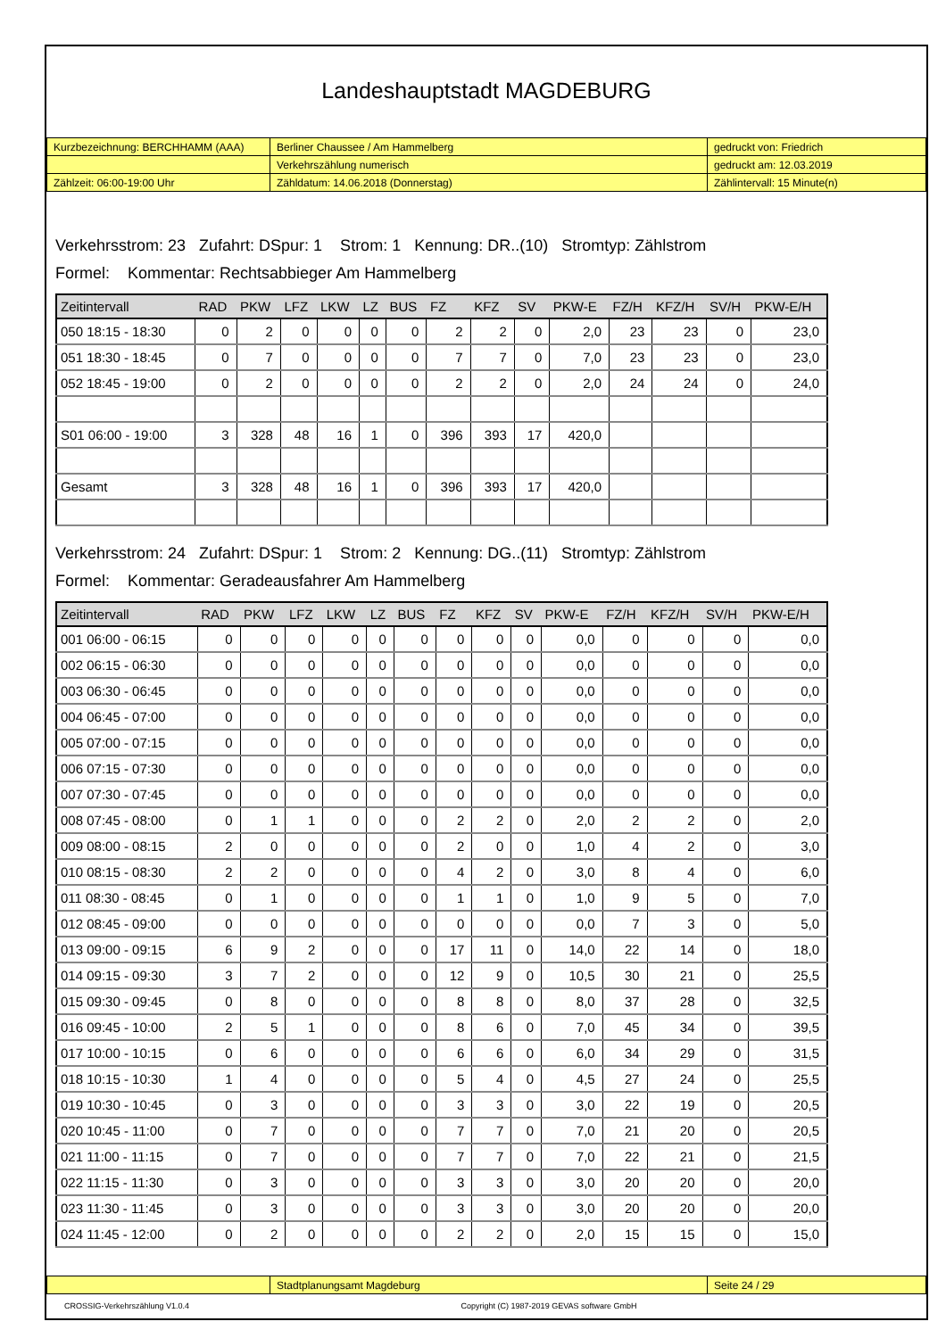Landeshauptstadt MAGDEBURG
| Kurzbezeichnung: BERCHHAMM (AAA) | Berliner Chaussee / Am Hammelberg | gedruckt von: Friedrich |
| | Verkehrszählung numerisch | gedruckt am: 12.03.2019 |
| Zählzeit: 06:00-19:00 Uhr | Zähldatum: 14.06.2018 (Donnerstag) | Zählintervall: 15 Minute(n) |
Verkehrsstrom: 23 Zufahrt: DSpur: 1 Strom: 1 Kennung: DR..(10) Stromtyp: Zählstrom
Formel: Kommentar: Rechtsabbieger Am Hammelberg
| Zeitintervall | RAD | PKW | LFZ | LKW | LZ | BUS | FZ | KFZ | SV | PKW-E | FZ/H | KFZ/H | SV/H | PKW-E/H |
| --- | --- | --- | --- | --- | --- | --- | --- | --- | --- | --- | --- | --- | --- | --- |
| 050 18:15 - 18:30 | 0 | 2 | 0 | 0 | 0 | 0 | 2 | 2 | 0 | 2,0 | 23 | 23 | 0 | 23,0 |
| 051 18:30 - 18:45 | 0 | 7 | 0 | 0 | 0 | 0 | 7 | 7 | 0 | 7,0 | 23 | 23 | 0 | 23,0 |
| 052 18:45 - 19:00 | 0 | 2 | 0 | 0 | 0 | 0 | 2 | 2 | 0 | 2,0 | 24 | 24 | 0 | 24,0 |
| S01 06:00 - 19:00 | 3 | 328 | 48 | 16 | 1 | 0 | 396 | 393 | 17 | 420,0 | | | | |
| Gesamt | 3 | 328 | 48 | 16 | 1 | 0 | 396 | 393 | 17 | 420,0 | | | | |
Verkehrsstrom: 24 Zufahrt: DSpur: 1 Strom: 2 Kennung: DG..(11) Stromtyp: Zählstrom
Formel: Kommentar: Geradeausfahrer Am Hammelberg
| Zeitintervall | RAD | PKW | LFZ | LKW | LZ | BUS | FZ | KFZ | SV | PKW-E | FZ/H | KFZ/H | SV/H | PKW-E/H |
| --- | --- | --- | --- | --- | --- | --- | --- | --- | --- | --- | --- | --- | --- | --- |
| 001 06:00 - 06:15 | 0 | 0 | 0 | 0 | 0 | 0 | 0 | 0 | 0 | 0,0 | 0 | 0 | 0 | 0,0 |
| 002 06:15 - 06:30 | 0 | 0 | 0 | 0 | 0 | 0 | 0 | 0 | 0 | 0,0 | 0 | 0 | 0 | 0,0 |
| 003 06:30 - 06:45 | 0 | 0 | 0 | 0 | 0 | 0 | 0 | 0 | 0 | 0,0 | 0 | 0 | 0 | 0,0 |
| 004 06:45 - 07:00 | 0 | 0 | 0 | 0 | 0 | 0 | 0 | 0 | 0 | 0,0 | 0 | 0 | 0 | 0,0 |
| 005 07:00 - 07:15 | 0 | 0 | 0 | 0 | 0 | 0 | 0 | 0 | 0 | 0,0 | 0 | 0 | 0 | 0,0 |
| 006 07:15 - 07:30 | 0 | 0 | 0 | 0 | 0 | 0 | 0 | 0 | 0 | 0,0 | 0 | 0 | 0 | 0,0 |
| 007 07:30 - 07:45 | 0 | 0 | 0 | 0 | 0 | 0 | 0 | 0 | 0 | 0,0 | 0 | 0 | 0 | 0,0 |
| 008 07:45 - 08:00 | 0 | 1 | 1 | 0 | 0 | 0 | 2 | 2 | 0 | 2,0 | 2 | 2 | 0 | 2,0 |
| 009 08:00 - 08:15 | 2 | 0 | 0 | 0 | 0 | 0 | 2 | 0 | 0 | 1,0 | 4 | 2 | 0 | 3,0 |
| 010 08:15 - 08:30 | 2 | 2 | 0 | 0 | 0 | 0 | 4 | 2 | 0 | 3,0 | 8 | 4 | 0 | 6,0 |
| 011 08:30 - 08:45 | 0 | 1 | 0 | 0 | 0 | 0 | 1 | 1 | 0 | 1,0 | 9 | 5 | 0 | 7,0 |
| 012 08:45 - 09:00 | 0 | 0 | 0 | 0 | 0 | 0 | 0 | 0 | 0 | 0,0 | 7 | 3 | 0 | 5,0 |
| 013 09:00 - 09:15 | 6 | 9 | 2 | 0 | 0 | 0 | 17 | 11 | 0 | 14,0 | 22 | 14 | 0 | 18,0 |
| 014 09:15 - 09:30 | 3 | 7 | 2 | 0 | 0 | 0 | 12 | 9 | 0 | 10,5 | 30 | 21 | 0 | 25,5 |
| 015 09:30 - 09:45 | 0 | 8 | 0 | 0 | 0 | 0 | 8 | 8 | 0 | 8,0 | 37 | 28 | 0 | 32,5 |
| 016 09:45 - 10:00 | 2 | 5 | 1 | 0 | 0 | 0 | 8 | 6 | 0 | 7,0 | 45 | 34 | 0 | 39,5 |
| 017 10:00 - 10:15 | 0 | 6 | 0 | 0 | 0 | 0 | 6 | 6 | 0 | 6,0 | 34 | 29 | 0 | 31,5 |
| 018 10:15 - 10:30 | 1 | 4 | 0 | 0 | 0 | 0 | 5 | 4 | 0 | 4,5 | 27 | 24 | 0 | 25,5 |
| 019 10:30 - 10:45 | 0 | 3 | 0 | 0 | 0 | 0 | 3 | 3 | 0 | 3,0 | 22 | 19 | 0 | 20,5 |
| 020 10:45 - 11:00 | 0 | 7 | 0 | 0 | 0 | 0 | 7 | 7 | 0 | 7,0 | 21 | 20 | 0 | 20,5 |
| 021 11:00 - 11:15 | 0 | 7 | 0 | 0 | 0 | 0 | 7 | 7 | 0 | 7,0 | 22 | 21 | 0 | 21,5 |
| 022 11:15 - 11:30 | 0 | 3 | 0 | 0 | 0 | 0 | 3 | 3 | 0 | 3,0 | 20 | 20 | 0 | 20,0 |
| 023 11:30 - 11:45 | 0 | 3 | 0 | 0 | 0 | 0 | 3 | 3 | 0 | 3,0 | 20 | 20 | 0 | 20,0 |
| 024 11:45 - 12:00 | 0 | 2 | 0 | 0 | 0 | 0 | 2 | 2 | 0 | 2,0 | 15 | 15 | 0 | 15,0 |
| | Stadtplanungsamt Magdeburg | Seite 24 / 29 |
CROSSIG-Verkehrszählung V1.0.4 Copyright (C) 1987-2019 GEVAS software GmbH